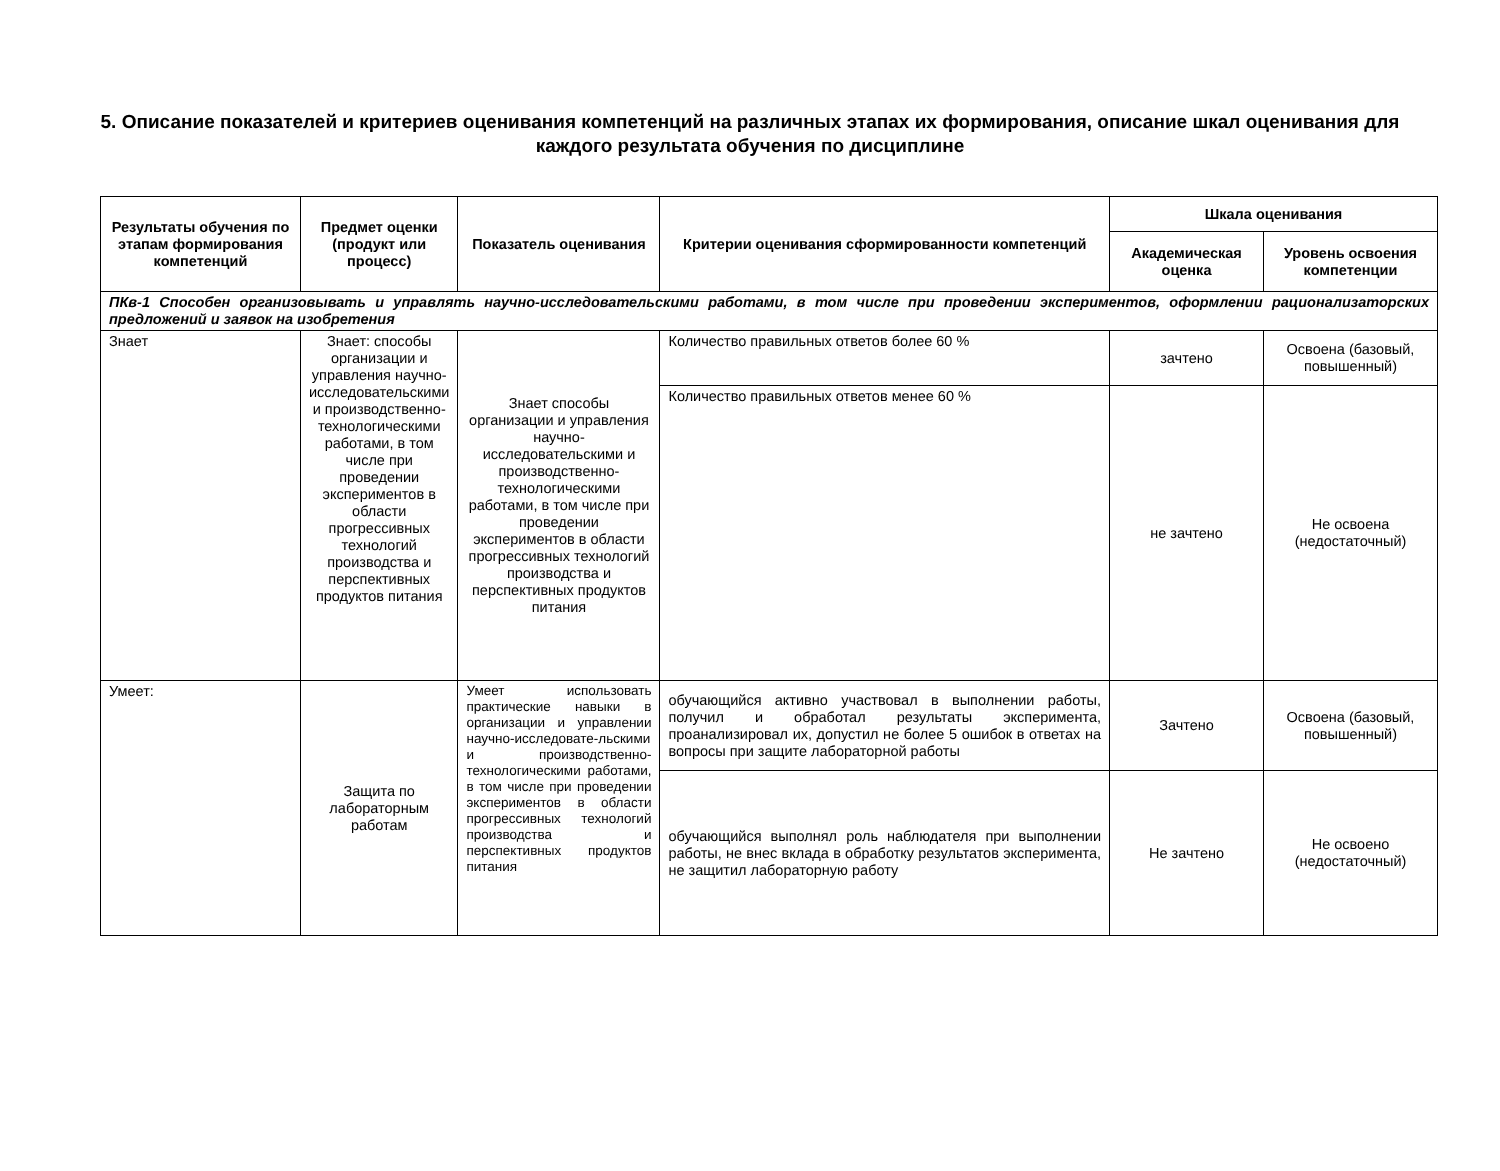5. Описание показателей и критериев оценивания компетенций на различных этапах их формирования, описание шкал оценивания для каждого результата обучения по дисциплине
| Результаты обучения по этапам формирования компетенций | Предмет оценки (продукт или процесс) | Показатель оценивания | Критерии оценивания сформированности компетенций | Шкала оценивания | |
| --- | --- | --- | --- | --- | --- |
| | | | | Академическая оценка | Уровень освоения компетенции |
| ПКв-1 Способен организовывать и управлять научно-исследовательскими работами, в том числе при проведении экспериментов, оформлении рационализаторских предложений и заявок на изобретения | | | | | |
| Знает | Знает: способы организации и управления научно-исследовательскими и производственно-технологическими работами, в том числе при проведении экспериментов в области прогрессивных технологий производства и перспективных продуктов питания | Знает способы организации и управления научно-исследовательскими и производственно-технологическими работами, в том числе при проведении экспериментов в области прогрессивных технологий производства и перспективных продуктов питания | Количество правильных ответов более 60 % | зачтено | Освоена (базовый, повышенный) |
| | | | Количество правильных ответов менее 60 % | не зачтено | Не освоена (недостаточный) |
| Умеет: | Защита по лабораторным работам | Умеет использовать практические навыки в организации и управлении научно-исследовате-льскими и производственно-технологическими работами, в том числе при проведении экспериментов в области прогрессивных технологий производства и перспективных продуктов питания | обучающийся активно участвовал в выполнении работы, получил и обработал результаты эксперимента, проанализировал их, допустил не более 5 ошибок в ответах на вопросы при защите лабораторной работы | Зачтено | Освоена (базовый, повышенный) |
| | | | обучающийся выполнял роль наблюдателя при выполнении работы, не внес вклада в обработку результатов эксперимента, не защитил лабораторную работу | Не зачтено | Не освоено (недостаточный) |